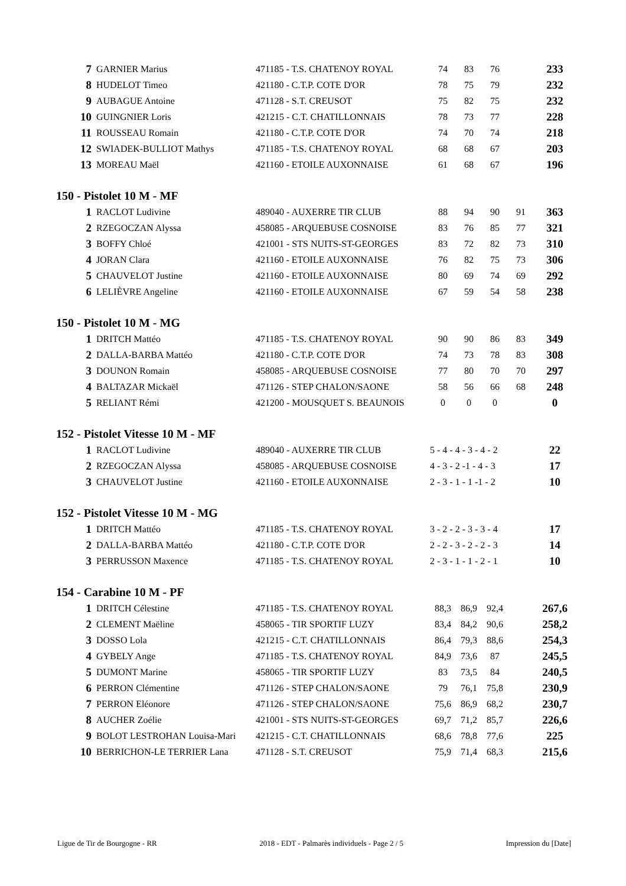| 7 | GARNIER Marius | 471185 - T.S. CHATENOY ROYAL | 74 | 83 | 76 | | 233 |
| 8 | HUDELOT Timeo | 421180 - C.T.P. COTE D'OR | 78 | 75 | 79 | | 232 |
| 9 | AUBAGUE Antoine | 471128 - S.T. CREUSOT | 75 | 82 | 75 | | 232 |
| 10 | GUINGNIER Loris | 421215 - C.T. CHATILLONNAIS | 78 | 73 | 77 | | 228 |
| 11 | ROUSSEAU Romain | 421180 - C.T.P. COTE D'OR | 74 | 70 | 74 | | 218 |
| 12 | SWIADEK-BULLIOT Mathys | 471185 - T.S. CHATENOY ROYAL | 68 | 68 | 67 | | 203 |
| 13 | MOREAU Maël | 421160 - ETOILE AUXONNAISE | 61 | 68 | 67 | | 196 |
150 - Pistolet 10 M - MF
| 1 | RACLOT Ludivine | 489040 - AUXERRE TIR CLUB | 88 | 94 | 90 | 91 | 363 |
| 2 | RZEGOCZAN Alyssa | 458085 - ARQUEBUSE COSNOISE | 83 | 76 | 85 | 77 | 321 |
| 3 | BOFFY Chloé | 421001 - STS NUITS-ST-GEORGES | 83 | 72 | 82 | 73 | 310 |
| 4 | JORAN Clara | 421160 - ETOILE AUXONNAISE | 76 | 82 | 75 | 73 | 306 |
| 5 | CHAUVELOT Justine | 421160 - ETOILE AUXONNAISE | 80 | 69 | 74 | 69 | 292 |
| 6 | LELIÈVRE Angeline | 421160 - ETOILE AUXONNAISE | 67 | 59 | 54 | 58 | 238 |
150 - Pistolet 10 M - MG
| 1 | DRITCH Mattéo | 471185 - T.S. CHATENOY ROYAL | 90 | 90 | 86 | 83 | 349 |
| 2 | DALLA-BARBA Mattéo | 421180 - C.T.P. COTE D'OR | 74 | 73 | 78 | 83 | 308 |
| 3 | DOUNON Romain | 458085 - ARQUEBUSE COSNOISE | 77 | 80 | 70 | 70 | 297 |
| 4 | BALTAZAR Mickaël | 471126 - STEP CHALON/SAONE | 58 | 56 | 66 | 68 | 248 |
| 5 | RELIANT Rémi | 421200 - MOUSQUET S. BEAUNOIS | 0 | 0 | 0 | | 0 |
152 - Pistolet Vitesse 10 M - MF
| 1 | RACLOT Ludivine | 489040 - AUXERRE TIR CLUB | 5 - 4 - 4 - 3 - 4 - 2 | 22 |
| 2 | RZEGOCZAN Alyssa | 458085 - ARQUEBUSE COSNOISE | 4 - 3 - 2 -1 - 4 - 3 | 17 |
| 3 | CHAUVELOT Justine | 421160 - ETOILE AUXONNAISE | 2 - 3 - 1 - 1 -1 - 2 | 10 |
152 - Pistolet Vitesse 10 M - MG
| 1 | DRITCH Mattéo | 471185 - T.S. CHATENOY ROYAL | 3 - 2 - 2 - 3 - 3 - 4 | 17 |
| 2 | DALLA-BARBA Mattéo | 421180 - C.T.P. COTE D'OR | 2 - 2 - 3 - 2 - 2 - 3 | 14 |
| 3 | PERRUSSON Maxence | 471185 - T.S. CHATENOY ROYAL | 2 - 3 - 1 - 1 - 2 - 1 | 10 |
154 - Carabine 10 M - PF
| 1 | DRITCH Célestine | 471185 - T.S. CHATENOY ROYAL | 88,3 | 86,9 | 92,4 | | 267,6 |
| 2 | CLEMENT Maëline | 458065 - TIR SPORTIF LUZY | 83,4 | 84,2 | 90,6 | | 258,2 |
| 3 | DOSSO Lola | 421215 - C.T. CHATILLONNAIS | 86,4 | 79,3 | 88,6 | | 254,3 |
| 4 | GYBELY Ange | 471185 - T.S. CHATENOY ROYAL | 84,9 | 73,6 | 87 | | 245,5 |
| 5 | DUMONT Marine | 458065 - TIR SPORTIF LUZY | 83 | 73,5 | 84 | | 240,5 |
| 6 | PERRON Clémentine | 471126 - STEP CHALON/SAONE | 79 | 76,1 | 75,8 | | 230,9 |
| 7 | PERRON Eléonore | 471126 - STEP CHALON/SAONE | 75,6 | 86,9 | 68,2 | | 230,7 |
| 8 | AUCHER Zoélie | 421001 - STS NUITS-ST-GEORGES | 69,7 | 71,2 | 85,7 | | 226,6 |
| 9 | BOLOT LESTROHAN Louisa-Mari | 421215 - C.T. CHATILLONNAIS | 68,6 | 78,8 | 77,6 | | 225 |
| 10 | BERRICHON-LE TERRIER Lana | 471128 - S.T. CREUSOT | 75,9 | 71,4 | 68,3 | | 215,6 |
Ligue de Tir de Bourgogne - RR 2018 - EDT - Palmarès individuels - Page 2 / 5 Impression du [Date]